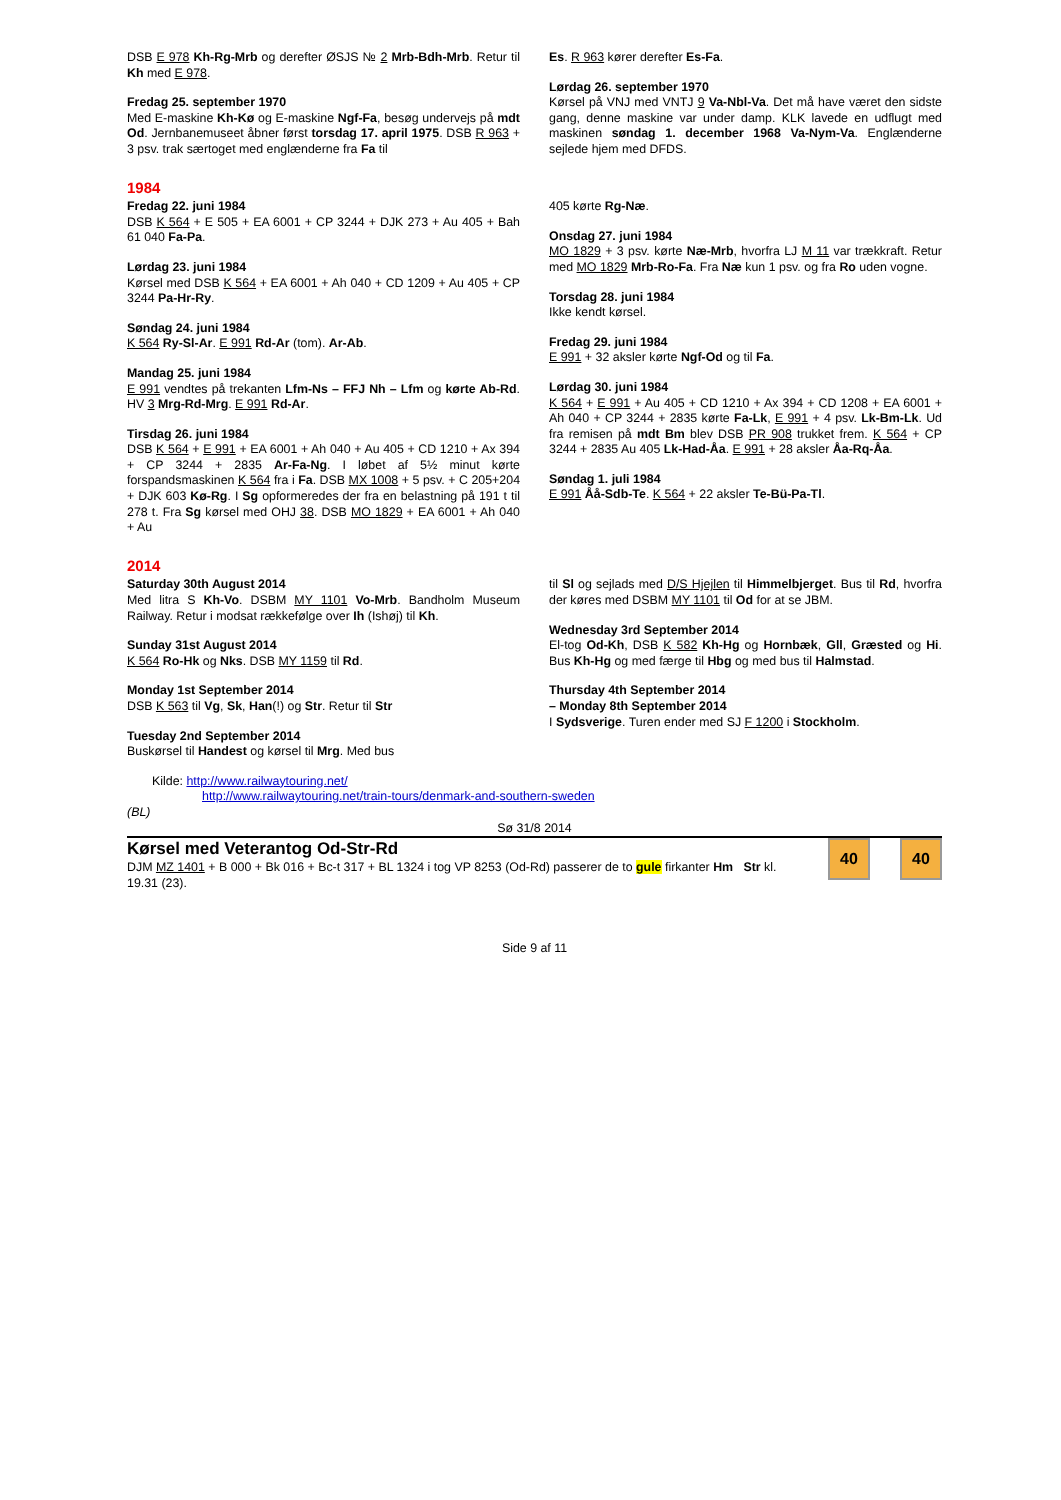DSB E 978 Kh-Rg-Mrb og derefter ØSJS № 2 Mrb-Bdh-Mrb. Retur til Kh med E 978.
Fredag 25. september 1970
Med E-maskine Kh-Kø og E-maskine Ngf-Fa, besøg undervejs på mdt Od. Jernbanemuseet åbner først torsdag 17. april 1975. DSB R 963 + 3 psv. trak særtoget med englænderne fra Fa til
Es. R 963 kører derefter Es-Fa.
Lørdag 26. september 1970
Kørsel på VNJ med VNTJ 9 Va-Nbl-Va. Det må have været den sidste gang, denne maskine var under damp. KLK lavede en udflugt med maskinen søndag 1. december 1968 Va-Nym-Va. Englænderne sejlede hjem med DFDS.
1984
Fredag 22. juni 1984
DSB K 564 + E 505 + EA 6001 + CP 3244 + DJK 273 + Au 405 + Bah 61 040 Fa-Pa.
Lørdag 23. juni 1984
Kørsel med DSB K 564 + EA 6001 + Ah 040 + CD 1209 + Au 405 + CP 3244 Pa-Hr-Ry.
Søndag 24. juni 1984
K 564 Ry-Sl-Ar. E 991 Rd-Ar (tom). Ar-Ab.
Mandag 25. juni 1984
E 991 vendtes på trekanten Lfm-Ns – FFJ Nh – Lfm og kørte Ab-Rd. HV 3 Mrg-Rd-Mrg. E 991 Rd-Ar.
Tirsdag 26. juni 1984
DSB K 564 + E 991 + EA 6001 + Ah 040 + Au 405 + CD 1210 + Ax 394 + CP 3244 + 2835 Ar-Fa-Ng. I løbet af 5½ minut kørte forspandsmaskinen K 564 fra i Fa. DSB MX 1008 + 5 psv. + C 205+204 + DJK 603 Kø-Rg. I Sg opformeredes der fra en belastning på 191 t til 278 t. Fra Sg kørsel med OHJ 38. DSB MO 1829 + EA 6001 + Ah 040 + Au
405 kørte Rg-Næ.
Onsdag 27. juni 1984
MO 1829 + 3 psv. kørte Næ-Mrb, hvorfra LJ M 11 var trækkraft. Retur med MO 1829 Mrb-Ro-Fa. Fra Næ kun 1 psv. og fra Ro uden vogne.
Torsdag 28. juni 1984
Ikke kendt kørsel.
Fredag 29. juni 1984
E 991 + 32 aksler kørte Ngf-Od og til Fa.
Lørdag 30. juni 1984
K 564 + E 991 + Au 405 + CD 1210 + Ax 394 + CD 1208 + EA 6001 + Ah 040 + CP 3244 + 2835 kørte Fa-Lk, E 991 + 4 psv. Lk-Bm-Lk. Ud fra remisen på mdt Bm blev DSB PR 908 trukket frem. K 564 + CP 3244 + 2835 Au 405 Lk-Had-Åa. E 991 + 28 aksler Åa-Rq-Åa.
Søndag 1. juli 1984
E 991 Åå-Sdb-Te. K 564 + 22 aksler Te-Bü-Pa-Tl.
2014
Saturday 30th August 2014
Med litra S Kh-Vo. DSBM MY 1101 Vo-Mrb. Bandholm Museum Railway. Retur i modsat rækkefølge over Ih (Ishøj) til Kh.
Sunday 31st August 2014
K 564 Ro-Hk og Nks. DSB MY 1159 til Rd.
Monday 1st September 2014
DSB K 563 til Vg, Sk, Han(!) og Str. Retur til Str
Tuesday 2nd September 2014
Buskørsel til Handest og kørsel til Mrg. Med bus
til Sl og sejlads med D/S Hjejlen til Himmelbjerget. Bus til Rd, hvorfra der køres med DSBM MY 1101 til Od for at se JBM.
Wednesday 3rd September 2014
El-tog Od-Kh, DSB K 582 Kh-Hg og Hornbæk, Gll, Græsted og Hi. Bus Kh-Hg og med færge til Hbg og med bus til Halmstad.
Thursday 4th September 2014
– Monday 8th September 2014
I Sydsverige. Turen ender med SJ F 1200 i Stockholm.
Kilde: http://www.railwaytouring.net/
http://www.railwaytouring.net/train-tours/denmark-and-southern-sweden
(BL)
Sø 31/8 2014
Kørsel med Veterantog Od-Str-Rd
DJM MZ 1401 + B 000 + Bk 016 + Bc-t 317 + BL 1324 i tog VP 8253 (Od-Rd) passerer de to gule firkanter Hm Str kl. 19.31 (23).
40 40
Side 9 af 11